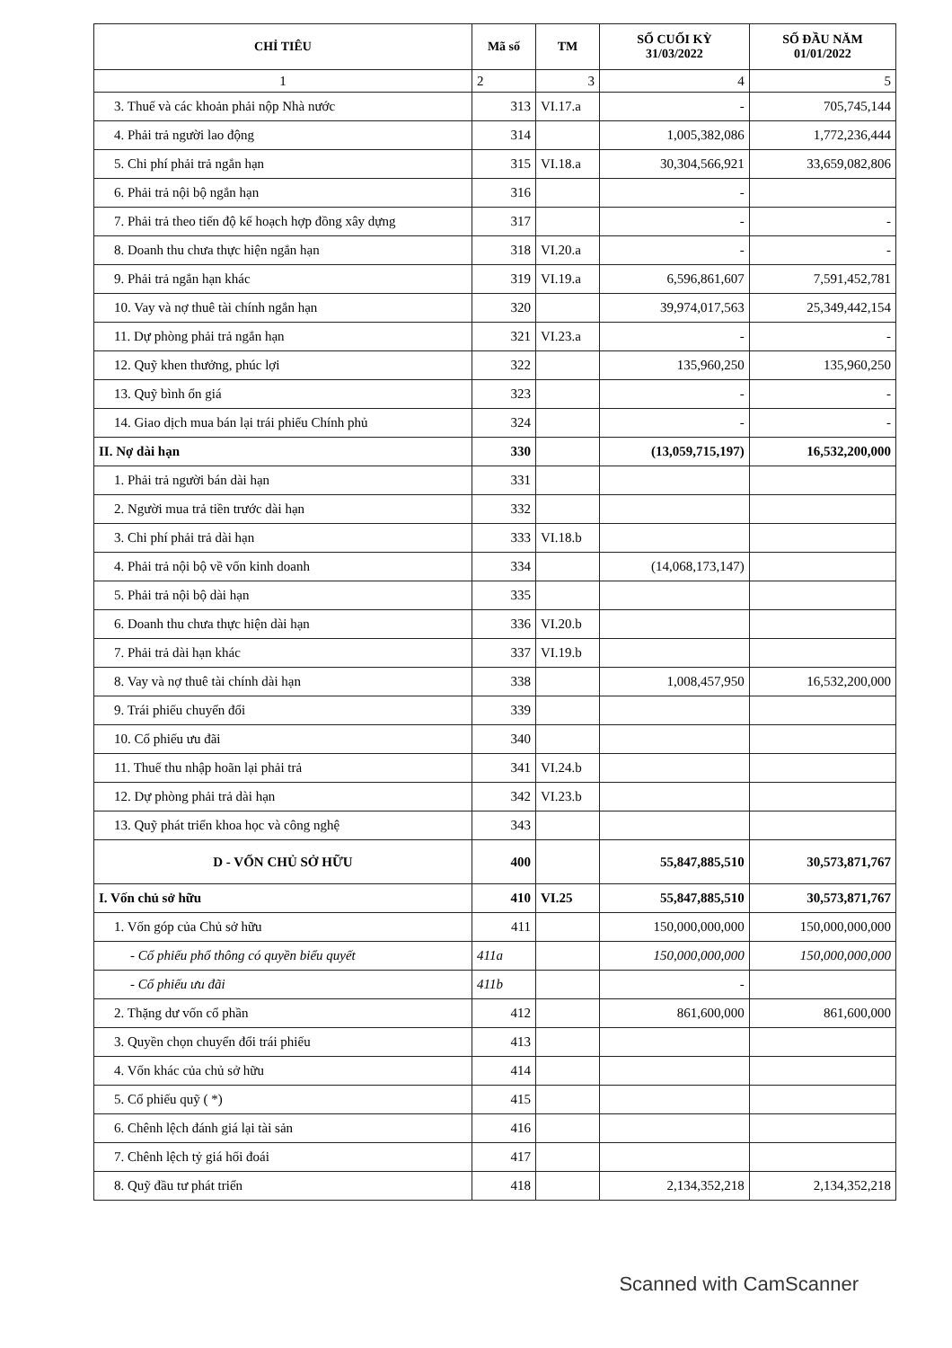| CHỈ TIÊU | Mã số | TM | SỐ CUỐI KỲ 31/03/2022 | SỐ ĐẦU NĂM 01/01/2022 |
| --- | --- | --- | --- | --- |
| 1 | 2 | 3 | 4 | 5 |
| 3. Thuế và các khoản phải nộp Nhà nước | 313 | VI.17.a | - | 705,745,144 |
| 4. Phải trả người lao động | 314 | | 1,005,382,086 | 1,772,236,444 |
| 5. Chi phí phải trả ngắn hạn | 315 | VI.18.a | 30,304,566,921 | 33,659,082,806 |
| 6. Phải trả nội bộ ngắn hạn | 316 | | - | |
| 7. Phải trả theo tiến độ kế hoạch hợp đồng xây dựng | 317 | | - | - |
| 8. Doanh thu chưa thực hiện ngắn hạn | 318 | VI.20.a | - | - |
| 9. Phải trả ngắn hạn khác | 319 | VI.19.a | 6,596,861,607 | 7,591,452,781 |
| 10. Vay và nợ thuê tài chính ngắn hạn | 320 | | 39,974,017,563 | 25,349,442,154 |
| 11. Dự phòng phải trả ngắn hạn | 321 | VI.23.a | - | - |
| 12. Quỹ khen thưởng, phúc lợi | 322 | | 135,960,250 | 135,960,250 |
| 13. Quỹ bình ổn giá | 323 | | - | - |
| 14. Giao dịch mua bán lại trái phiếu Chính phủ | 324 | | - | - |
| II. Nợ dài hạn | 330 | | (13,059,715,197) | 16,532,200,000 |
| 1. Phải trả người bán dài hạn | 331 | | | |
| 2. Người mua trả tiền trước dài hạn | 332 | | | |
| 3. Chi phí phải trả dài hạn | 333 | VI.18.b | | |
| 4. Phải trả nội bộ về vốn kinh doanh | 334 | | (14,068,173,147) | |
| 5. Phải trả nội bộ dài hạn | 335 | | | |
| 6. Doanh thu chưa thực hiện dài hạn | 336 | VI.20.b | | |
| 7. Phải trả dài hạn khác | 337 | VI.19.b | | |
| 8. Vay và nợ thuê tài chính dài hạn | 338 | | 1,008,457,950 | 16,532,200,000 |
| 9. Trái phiếu chuyển đổi | 339 | | | |
| 10. Cổ phiếu ưu đãi | 340 | | | |
| 11. Thuế thu nhập hoãn lại phải trả | 341 | VI.24.b | | |
| 12. Dự phòng phải trả dài hạn | 342 | VI.23.b | | |
| 13. Quỹ phát triển khoa học và công nghệ | 343 | | | |
| D - VỐN CHỦ SỞ HỮU | 400 | | 55,847,885,510 | 30,573,871,767 |
| I. Vốn chủ sở hữu | 410 | VI.25 | 55,847,885,510 | 30,573,871,767 |
| 1. Vốn góp của Chủ sở hữu | 411 | | 150,000,000,000 | 150,000,000,000 |
| - Cổ phiếu phổ thông có quyền biểu quyết | 411a | | 150,000,000,000 | 150,000,000,000 |
| - Cổ phiếu ưu đãi | 411b | | - | |
| 2. Thặng dư vốn cổ phần | 412 | | 861,600,000 | 861,600,000 |
| 3. Quyền chọn chuyển đổi trái phiếu | 413 | | | |
| 4. Vốn khác của chủ sở hữu | 414 | | | |
| 5. Cổ phiếu quỹ ( *) | 415 | | | |
| 6. Chênh lệch đánh giá lại tài sản | 416 | | | |
| 7. Chênh lệch tỷ giá hối đoái | 417 | | | |
| 8. Quỹ đầu tư phát triển | 418 | | 2,134,352,218 | 2,134,352,218 |
Scanned with CamScanner